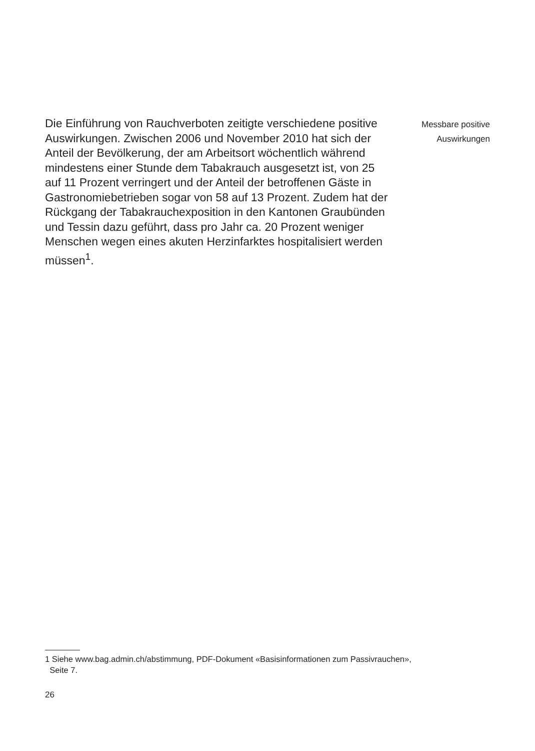Die Einführung von Rauchverboten zeitigte verschiedene positive Auswirkungen. Zwischen 2006 und November 2010 hat sich der Anteil der Bevölkerung, der am Arbeitsort wöchentlich während mindestens einer Stunde dem Tabak­rauch ausgesetzt ist, von 25 auf 11 Prozent verringert und der Anteil der betroffenen Gäste in Gastronomiebetrieben sogar von 58 auf 13 Prozent. Zudem hat der Rückgang der Tabak­rauchexposition in den Kantonen Graubünden und Tessin dazu geführt, dass pro Jahr ca. 20 Prozent weniger Menschen wegen eines akuten Herzinfarktes hospitalisiert werden müssen<sup>1</sup>.
Messbare positive
Auswirkungen
1 Siehe www.bag.admin.ch/abstimmung, PDF-Dokument «Basisinformationen zum Passivrauchen»,
Seite 7.
26